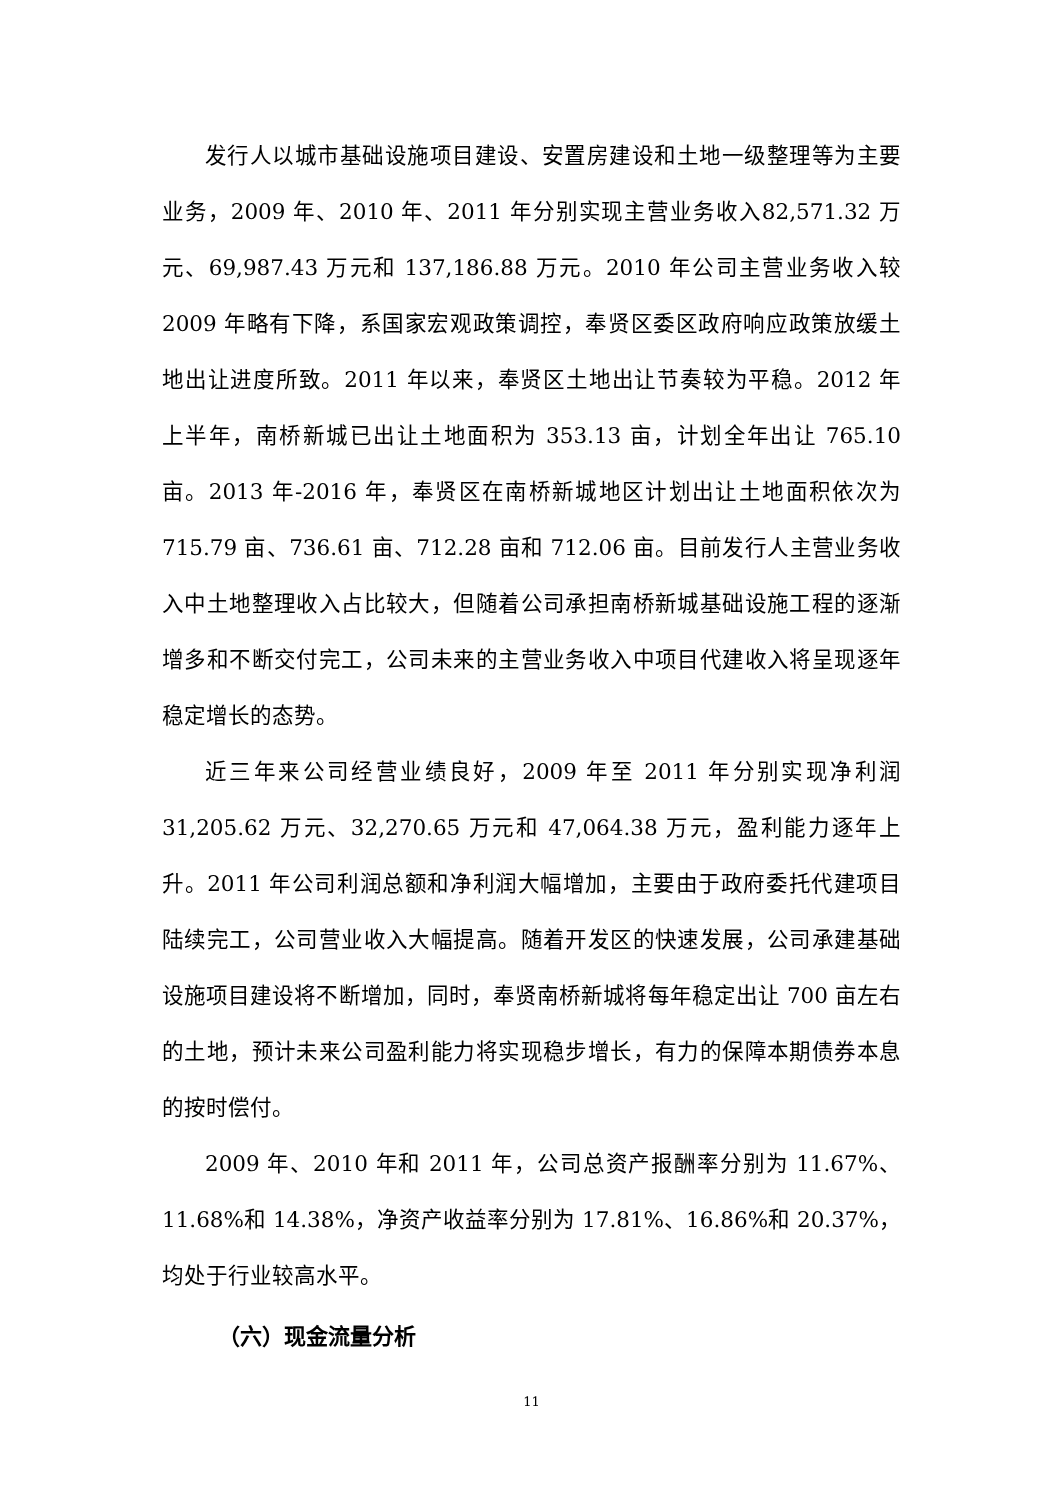发行人以城市基础设施项目建设、安置房建设和土地一级整理等为主要业务，2009 年、2010 年、2011 年分别实现主营业务收入82,571.32 万元、69,987.43 万元和 137,186.88 万元。2010 年公司主营业务收入较 2009 年略有下降，系国家宏观政策调控，奉贤区委区政府响应政策放缓土地出让进度所致。2011 年以来，奉贤区土地出让节奏较为平稳。2012 年上半年，南桥新城已出让土地面积为 353.13 亩，计划全年出让 765.10 亩。2013 年-2016 年，奉贤区在南桥新城地区计划出让土地面积依次为 715.79 亩、736.61 亩、712.28 亩和 712.06 亩。目前发行人主营业务收入中土地整理收入占比较大，但随着公司承担南桥新城基础设施工程的逐渐增多和不断交付完工，公司未来的主营业务收入中项目代建收入将呈现逐年稳定增长的态势。
近三年来公司经营业绩良好，2009 年至 2011 年分别实现净利润31,205.62 万元、32,270.65 万元和 47,064.38 万元，盈利能力逐年上升。2011 年公司利润总额和净利润大幅增加，主要由于政府委托代建项目陆续完工，公司营业收入大幅提高。随着开发区的快速发展，公司承建基础设施项目建设将不断增加，同时，奉贤南桥新城将每年稳定出让 700 亩左右的土地，预计未来公司盈利能力将实现稳步增长，有力的保障本期债券本息的按时偿付。
2009 年、2010 年和 2011 年，公司总资产报酬率分别为 11.67%、11.68%和 14.38%，净资产收益率分别为 17.81%、16.86%和 20.37%，均处于行业较高水平。
（六）现金流量分析
11